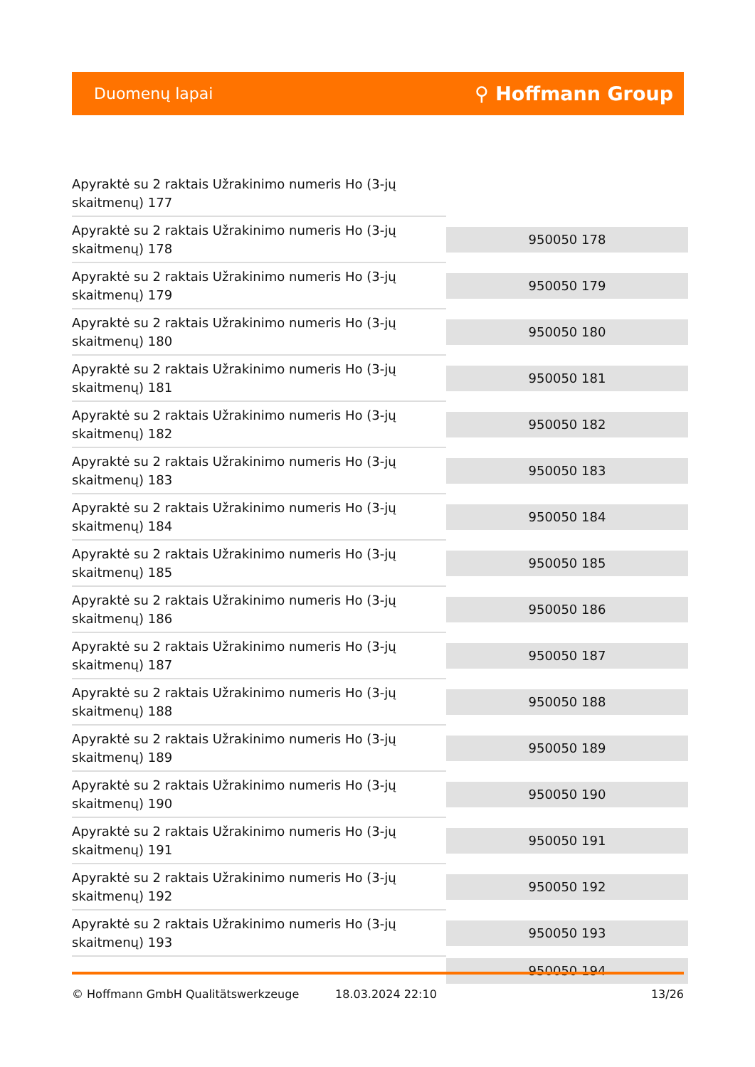Duomenų lapai ⚲ Hoffmann Group
| Apyraktė su 2 raktais Užrakinimo numeris Ho (3-jų skaitmenų) 177 | |
| Apyraktė su 2 raktais Užrakinimo numeris Ho (3-jų skaitmenų) 178 | 950050 178 |
| Apyraktė su 2 raktais Užrakinimo numeris Ho (3-jų skaitmenų) 179 | 950050 179 |
| Apyraktė su 2 raktais Užrakinimo numeris Ho (3-jų skaitmenų) 180 | 950050 180 |
| Apyraktė su 2 raktais Užrakinimo numeris Ho (3-jų skaitmenų) 181 | 950050 181 |
| Apyraktė su 2 raktais Užrakinimo numeris Ho (3-jų skaitmenų) 182 | 950050 182 |
| Apyraktė su 2 raktais Užrakinimo numeris Ho (3-jų skaitmenų) 183 | 950050 183 |
| Apyraktė su 2 raktais Užrakinimo numeris Ho (3-jų skaitmenų) 184 | 950050 184 |
| Apyraktė su 2 raktais Užrakinimo numeris Ho (3-jų skaitmenų) 185 | 950050 185 |
| Apyraktė su 2 raktais Užrakinimo numeris Ho (3-jų skaitmenų) 186 | 950050 186 |
| Apyraktė su 2 raktais Užrakinimo numeris Ho (3-jų skaitmenų) 187 | 950050 187 |
| Apyraktė su 2 raktais Užrakinimo numeris Ho (3-jų skaitmenų) 188 | 950050 188 |
| Apyraktė su 2 raktais Užrakinimo numeris Ho (3-jų skaitmenų) 189 | 950050 189 |
| Apyraktė su 2 raktais Užrakinimo numeris Ho (3-jų skaitmenų) 190 | 950050 190 |
| Apyraktė su 2 raktais Užrakinimo numeris Ho (3-jų skaitmenų) 191 | 950050 191 |
| Apyraktė su 2 raktais Užrakinimo numeris Ho (3-jų skaitmenų) 192 | 950050 192 |
| Apyraktė su 2 raktais Užrakinimo numeris Ho (3-jų skaitmenų) 193 | 950050 193 |
| | 950050 194 |
© Hoffmann GmbH Qualitätswerkzeuge 18.03.2024 22:10 13/26